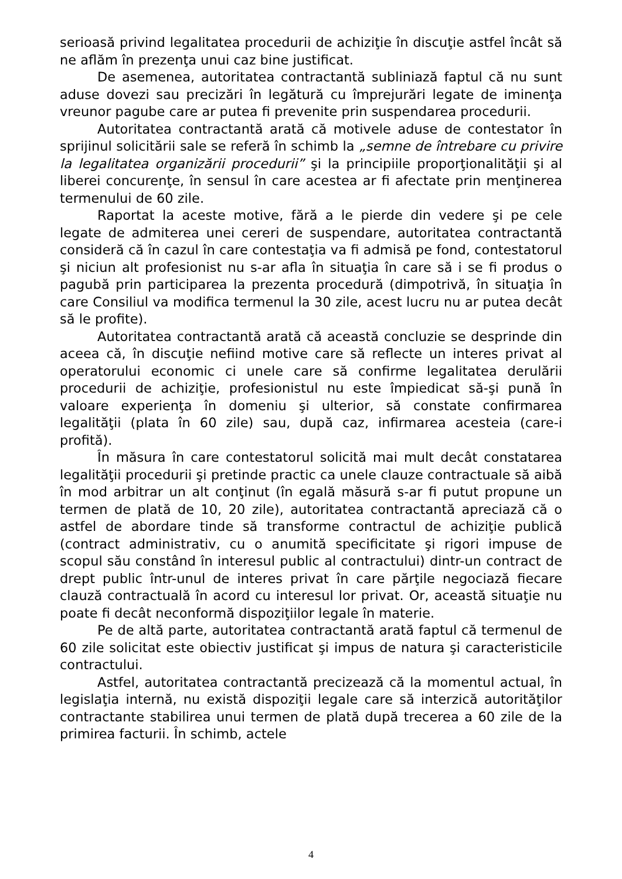serioasă privind legalitatea procedurii de achiziţie în discuţie astfel încât să ne aflăm în prezenţa unui caz bine justificat.
De asemenea, autoritatea contractantă subliniază faptul că nu sunt aduse dovezi sau precizări în legătură cu împrejurări legate de iminenţa vreunor pagube care ar putea fi prevenite prin suspendarea procedurii.
Autoritatea contractantă arată că motivele aduse de contestator în sprijinul solicitării sale se referă în schimb la „semne de întrebare cu privire la legalitatea organizării procedurii” şi la principiile proporţionalităţii şi al liberei concurenţe, în sensul în care acestea ar fi afectate prin menţinerea termenului de 60 zile.
Raportat la aceste motive, fără a le pierde din vedere şi pe cele legate de admiterea unei cereri de suspendare, autoritatea contractantă consideră că în cazul în care contestaţia va fi admisă pe fond, contestatorul şi niciun alt profesionist nu s-ar afla în situaţia în care să i se fi produs o pagubă prin participarea la prezenta procedură (dimpotrivă, în situaţia în care Consiliul va modifica termenul la 30 zile, acest lucru nu ar putea decât să le profite).
Autoritatea contractantă arată că această concluzie se desprinde din aceea că, în discuţie nefiind motive care să reflecte un interes privat al operatorului economic ci unele care să confirme legalitatea derulării procedurii de achiziţie, profesionistul nu este împiedicat să-şi pună în valoare experienţa în domeniu şi ulterior, să constate confirmarea legalităţii (plata în 60 zile) sau, după caz, infirmarea acesteia (care-i profită).
În măsura în care contestatorul solicită mai mult decât constatarea legalităţii procedurii şi pretinde practic ca unele clauze contractuale să aibă în mod arbitrar un alt conţinut (în egală măsură s-ar fi putut propune un termen de plată de 10, 20 zile), autoritatea contractantă apreciază că o astfel de abordare tinde să transforme contractul de achiziţie publică (contract administrativ, cu o anumită specificitate şi rigori impuse de scopul său constând în interesul public al contractului) dintr-un contract de drept public într-unul de interes privat în care părţile negociază fiecare clauză contractuală în acord cu interesul lor privat. Or, această situaţie nu poate fi decât neconformă dispoziţiilor legale în materie.
Pe de altă parte, autoritatea contractantă arată faptul că termenul de 60 zile solicitat este obiectiv justificat şi impus de natura şi caracteristicile contractului.
Astfel, autoritatea contractantă precizează că la momentul actual, în legislaţia internă, nu există dispoziţii legale care să interzică autorităţilor contractante stabilirea unui termen de plată după trecerea a 60 zile de la primirea facturii. În schimb, actele
4